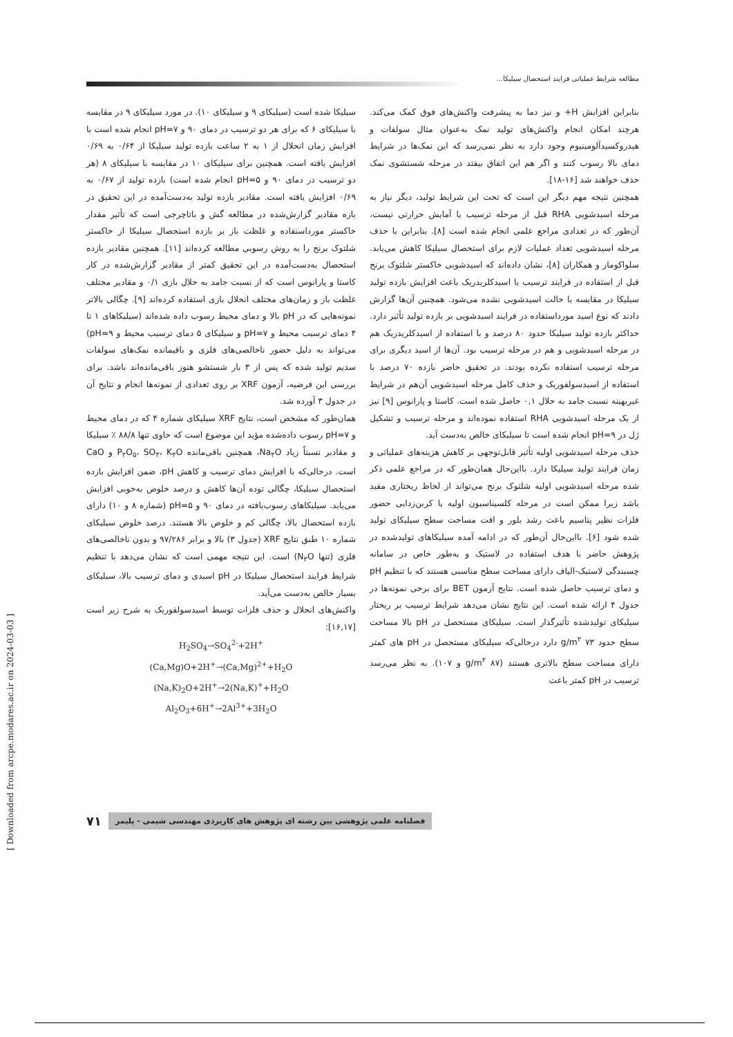مطالعه شرایط عملیاتی فرایند استحصال سیلیکا...
سیلیکا شده است (سیلیکای ۹ و سیلیکای ۱۰). در مورد سیلیکای ۹ در مقایسه با سیلیکای ۶ که برای هر دو ترسیب در دمای ۹۰ و pH=۷ انجام شده است با افزایش زمان انحلال از ۱ به ۲ ساعت بازده تولید سیلیکا از ۰/۶۴ به ۰/۶۹ افزایش یافته است. همچنین برای سیلیکای ۱۰ در مقایسه با سیلیکای ۸ (هر دو ترسیب در دمای ۹۰ و pH=۵ انجام شده است) بازده تولید از ۰/۶۷ به ۰/۶۹ افزایش یافته است. مقادیر بازده تولید به‌دست‌آمده در این تحقیق در بازه مقادیر گزارش‌شده در مطالعه گش و باتاچرجی است که تأثیر مقدار خاکستر مورداستفاده و غلظت باز بر بازده استحصال سیلیکا از خاکستر شلتوک برنج را به روش رسوبی مطالعه کرده‌اند [۱۱]. همچنین مقادیر بازده استحصال به‌دست‌آمده در این تحقیق کمتر از مقادیر گزارش‌شده در کار کاستا و پارانوس است که از نسبت جامد به حلال بازی ۰/۱ و مقادیر مختلف غلظت باز و زمان‌های مختلف انحلال بازی استفاده کرده‌اند [۹]. چگالی بالاتر نمونه‌هایی که در pH بالا و دمای محیط رسوب داده شده‌اند (سیلیکاهای ۱ تا ۴ دمای ترسیب محیط و pH=۷ و سیلیکای ۵ دمای ترسیب محیط و pH=۹) می‌تواند به دلیل حضور ناخالصی‌های فلزی و باقیمانده نمک‌های سولفات سدیم تولید شده که پس از ۳ بار شستشو هنوز باقی‌مانده‌اند باشد. برای بررسی این فرضیه، آزمون XRF بر روی تعدادی از نمونه‌ها انجام و نتایج آن در جدول ۳ آورده شد.
همان‌طور که مشخص است، نتایج XRF سیلیکای شماره ۴ که در دمای محیط و pH=۷ رسوب داده‌شده مؤید این موضوع است که حاوی تنها ۸۸/۸ ٪ سیلیکا و مقادیر نسبتاً زیاد Na<sub>۲</sub>O، همچنین باقی‌مانده P<sub>۲</sub>O<sub>۵</sub>، SO<sub>۳</sub>، K<sub>۲</sub>O و CaO است. درحالی‌که با افزایش دمای ترسیب و کاهش pH، ضمن افزایش بازده استحصال سیلیکا، چگالی توده آن‌ها کاهش و درصد خلوص به‌خوبی افزایش می‌یابد. سیلیکاهای رسوب‌یافته در دمای ۹۰ و pH=۵ (شماره ۸ و ۱۰) دارای بازده استحصال بالا، چگالی کم و خلوص بالا هستند. درصد خلوص سیلیکای شماره ۱۰ طبق نتایج XRF (جدول ۳) بالا و برابر ۹۷/۲۸۶ و بدون ناخالصی‌های فلزی (تنها N<sub>۲</sub>O) است. این نتیجه مهمی است که نشان می‌دهد با تنظیم شرایط فرایند استحصال سیلیکا در pH اسیدی و دمای ترسیب بالا، سیلیکای بسیار خالص به‌دست می‌آید.
واکنش‌های انحلال و حذف فلزات توسط اسیدسولفوریک به شرح زیر است [۱۶,۱۷]:
H<sub>2</sub>SO<sub>4</sub>→SO<sub>4</sub><sup>2-</sup>+2H<sup>+</sup>
(Ca,Mg)O+2H<sup>+</sup>→(Ca,Mg)<sup>2+</sup>+H<sub>2</sub>O
(Na,K)<sub>2</sub>O+2H<sup>+</sup>→2(Na,K)<sup>+</sup>+H<sub>2</sub>O
Al<sub>2</sub>O<sub>3</sub>+6H<sup>+</sup>→2Al<sup>3+</sup>+3H<sub>2</sub>O
بنابراین افزایش H+ و نیز دما به پیشرفت واکنش‌های فوق کمک می‌کند. هرچند امکان انجام واکنش‌های تولید نمک به‌عنوان مثال سولفات و هیدروکسیدآلومینیوم وجود دارد به نظر نمی‌رسد که این نمک‌ها در شرایط دمای بالا رسوب کنند و اگر هم این اتفاق بیفتد در مرحله شستشوی نمک حذف خواهند شد [۱۶-۱۸].
همچنین نتیجه مهم دیگر این است که تحت این شرایط تولید، دیگر نیاز به مرحله اسیدشویی RHA قبل از مرحله ترسیب یا آمایش حرارتی نیست، آن‌طور که در تعدادی مراجع علمی انجام شده است [۸]. بنابراین با حذف مرحله اسیدشویی تعداد عملیات لازم برای استحصال سیلیکا کاهش می‌یابد. سلواکومار و همکاران [۸]، نشان داده‌اند که اسیدشویی خاکستر شلتوک برنج قبل از استفاده در فرایند ترسیب با اسیدکلریدریک باعث افزایش بازده تولید سیلیکا در مقایسه با حالت اسیدشویی نشده می‌شود. همچنین آن‌ها گزارش دادند که نوع اسید مورداستفاده در فرایند اسیدشویی بر بازده تولید تأثیر دارد. حداکثر بازده تولید سیلیکا حدود ۸۰ درصد و با استفاده از اسیدکلریدریک هم در مرحله اسیدشویی و هم در مرحله ترسیب بود. آن‌ها از اسید دیگری برای مرحله ترسیب استفاده نکرده بودند. در تحقیق حاضر بازده ۷۰ درصد با استفاده از اسیدسولفوریک و حذف کامل مرحله اسیدشویی آن‌هم در شرایط غیربهینه نسبت جامد به حلال ۰,۱ حاصل شده است. کاستا و پارانوس [۹] نیز از یک مرحله اسیدشویی RHA استفاده نموده‌اند و مرحله ترسیب و تشکیل ژل در pH=۹ انجام شده است تا سیلیکای خالص به‌دست آید.
حذف مرحله اسیدشویی اولیه تأثیر قابل‌توجهی بر کاهش هزینه‌های عملیاتی و زمان فرایند تولید سیلیکا دارد. بااین‌حال همان‌طور که در مراجع علمی ذکر شده مرحله اسیدشویی اولیه شلتوک برنج می‌تواند از لحاظ ریختاری مفید باشد زیرا ممکن است در مرحله کلسیناسیون اولیه یا کربن‌زدایی حضور فلزات نظیر پتاسیم باعث رشد بلور و افت مساحت سطح سیلیکای تولید شده شود [۶]. بااین‌حال آن‌طور که در ادامه آمده سیلیکاهای تولیدشده در پژوهش حاضر با هدف استفاده در لاستیک و به‌طور خاص در سامانه چسبندگی لاستیک-الیاف دارای مساحت سطح مناسبی هستند که با تنظیم pH و دمای ترسیب حاصل شده است. نتایج آزمون BET برای برخی نمونه‌ها در جدول ۴ ارائه شده است. این نتایج نشان می‌دهد شرایط ترسیب بر ریختار سیلیکای تولیدشده تأثیرگذار است. سیلیکای مستحصل در pH بالا مساحت سطح حدود ۷۳ g/m<sup>۲</sup> دارد درحالی‌که سیلیکای مستحصل در pH های کمتر دارای مساحت سطح بالاتری هستند (g/m<sup>۲</sup> ۸۷ و ۱۰۷). به نظر می‌رسد ترسیب در pH کمتر باعث
فصلنامه علمی پژوهشی بین رشته ای پژوهش های کاربردی مهندسی شیمی - پلیمر ۷۱
[ Downloaded from arcpe.modares.ac.ir on 2024-03-03 ]